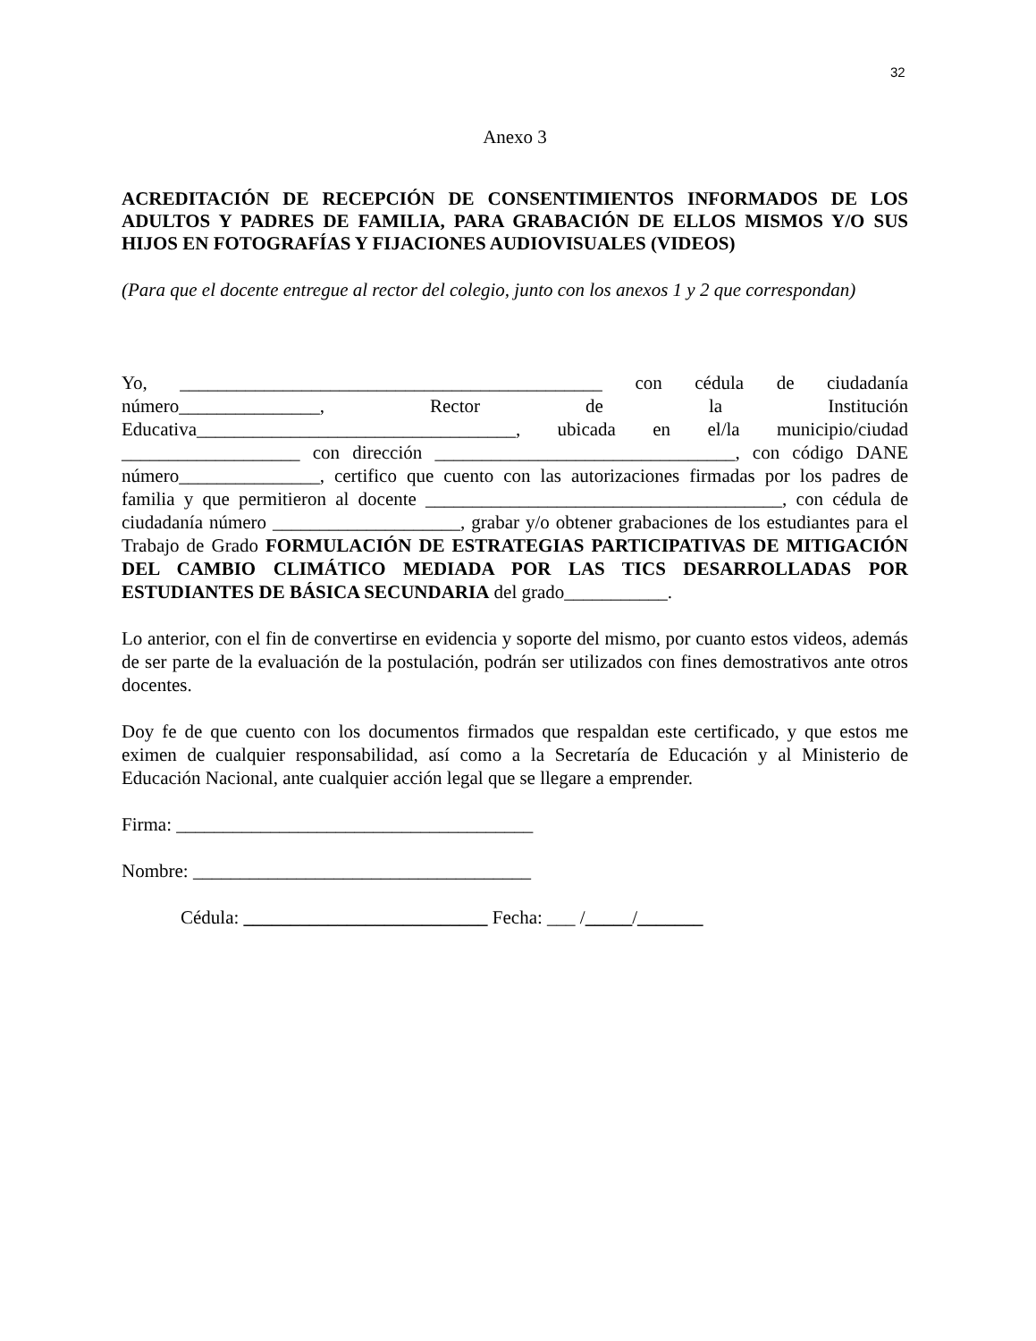32
Anexo 3
ACREDITACIÓN DE RECEPCIÓN DE CONSENTIMIENTOS INFORMADOS DE LOS ADULTOS Y PADRES DE FAMILIA, PARA GRABACIÓN DE ELLOS MISMOS Y/O SUS HIJOS EN FOTOGRAFÍAS Y FIJACIONES AUDIOVISUALES (VIDEOS)
(Para que el docente entregue al rector del colegio, junto con los anexos 1 y 2 que correspondan)
Yo, _____________________________________________ con cédula de ciudadanía número_______________, Rector de la Institución Educativa__________________________________, ubicada en el/la municipio/ciudad ___________________ con dirección ________________________________, con código DANE número_______________, certifico que cuento con las autorizaciones firmadas por los padres de familia y que permitieron al docente ______________________________________, con cédula de ciudadanía número ____________________, grabar y/o obtener grabaciones de los estudiantes para el Trabajo de Grado FORMULACIÓN DE ESTRATEGIAS PARTICIPATIVAS DE MITIGACIÓN DEL CAMBIO CLIMÁTICO MEDIADA POR LAS TICS DESARROLLADAS POR ESTUDIANTES DE BÁSICA SECUNDARIA del grado___________.
Lo anterior, con el fin de convertirse en evidencia y soporte del mismo, por cuanto estos videos, además de ser parte de la evaluación de la postulación, podrán ser utilizados con fines demostrativos ante otros docentes.
Doy fe de que cuento con los documentos firmados que respaldan este certificado, y que estos me eximen de cualquier responsabilidad, así como a la Secretaría de Educación y al Ministerio de Educación Nacional, ante cualquier acción legal que se llegare a emprender.
Firma: ______________________________________
Nombre: ____________________________________
Cédula: __________________________ Fecha: ___ /_____/_______